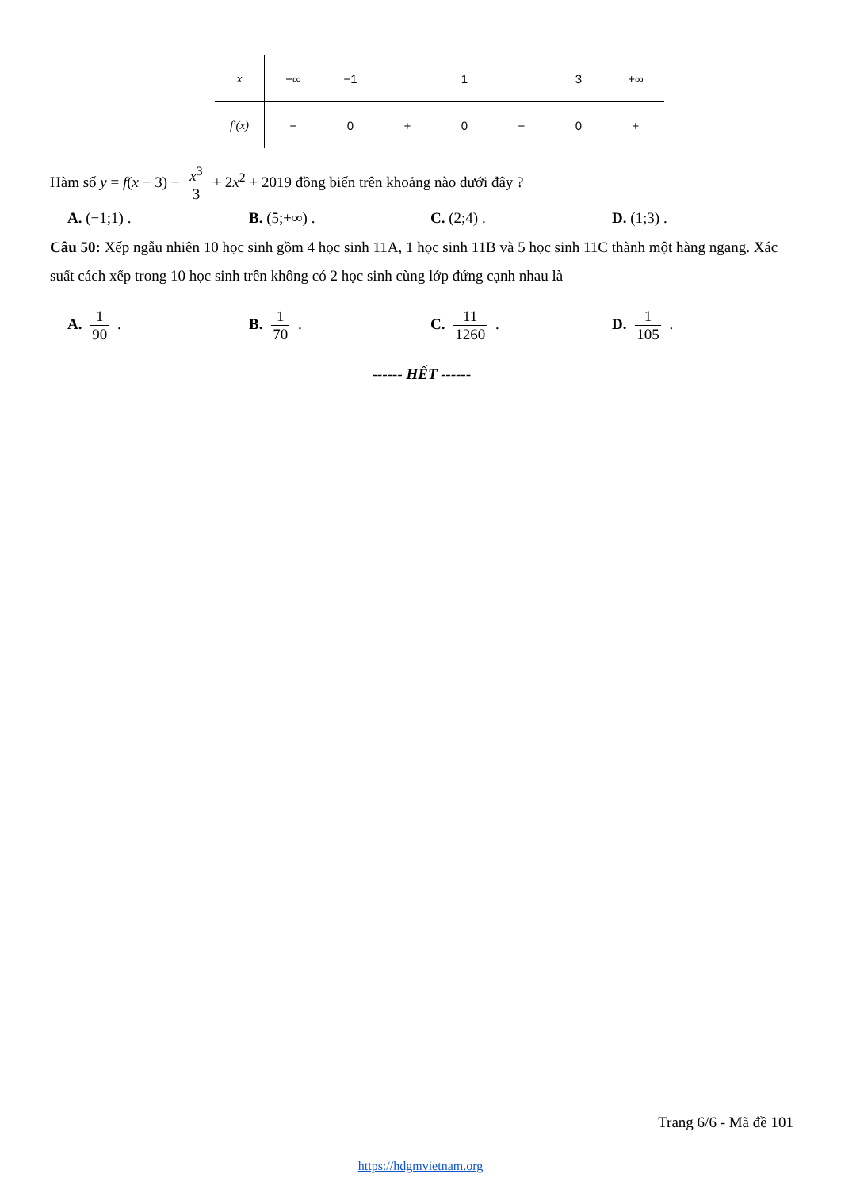| x | −∞ | −1 | | 1 | | 3 | +∞ |
| f′(x) | − | 0 | + | 0 | − | 0 | + |
Hàm số y = f(x − 3) − x<sup>3</sup> 3 + 2x<sup>2</sup> + 2019 đồng biến trên khoảng nào dưới đây ?
A. (−1;1) . B. (5;+∞) . C. (2;4) . D. (1;3) .
Câu 50: Xếp ngẫu nhiên 10 học sinh gồm 4 học sinh 11A, 1 học sinh 11B và 5 học sinh 11C thành một hàng ngang. Xác suất cách xếp trong 10 học sinh trên không có 2 học sinh cùng lớp đứng cạnh nhau là
A. 1 90 . B. 1 70 . C. 11 1260 . D. 1 105 .
------ HẾT ------
Trang 6/6 - Mã đề 101
https://hdgmvietnam.org